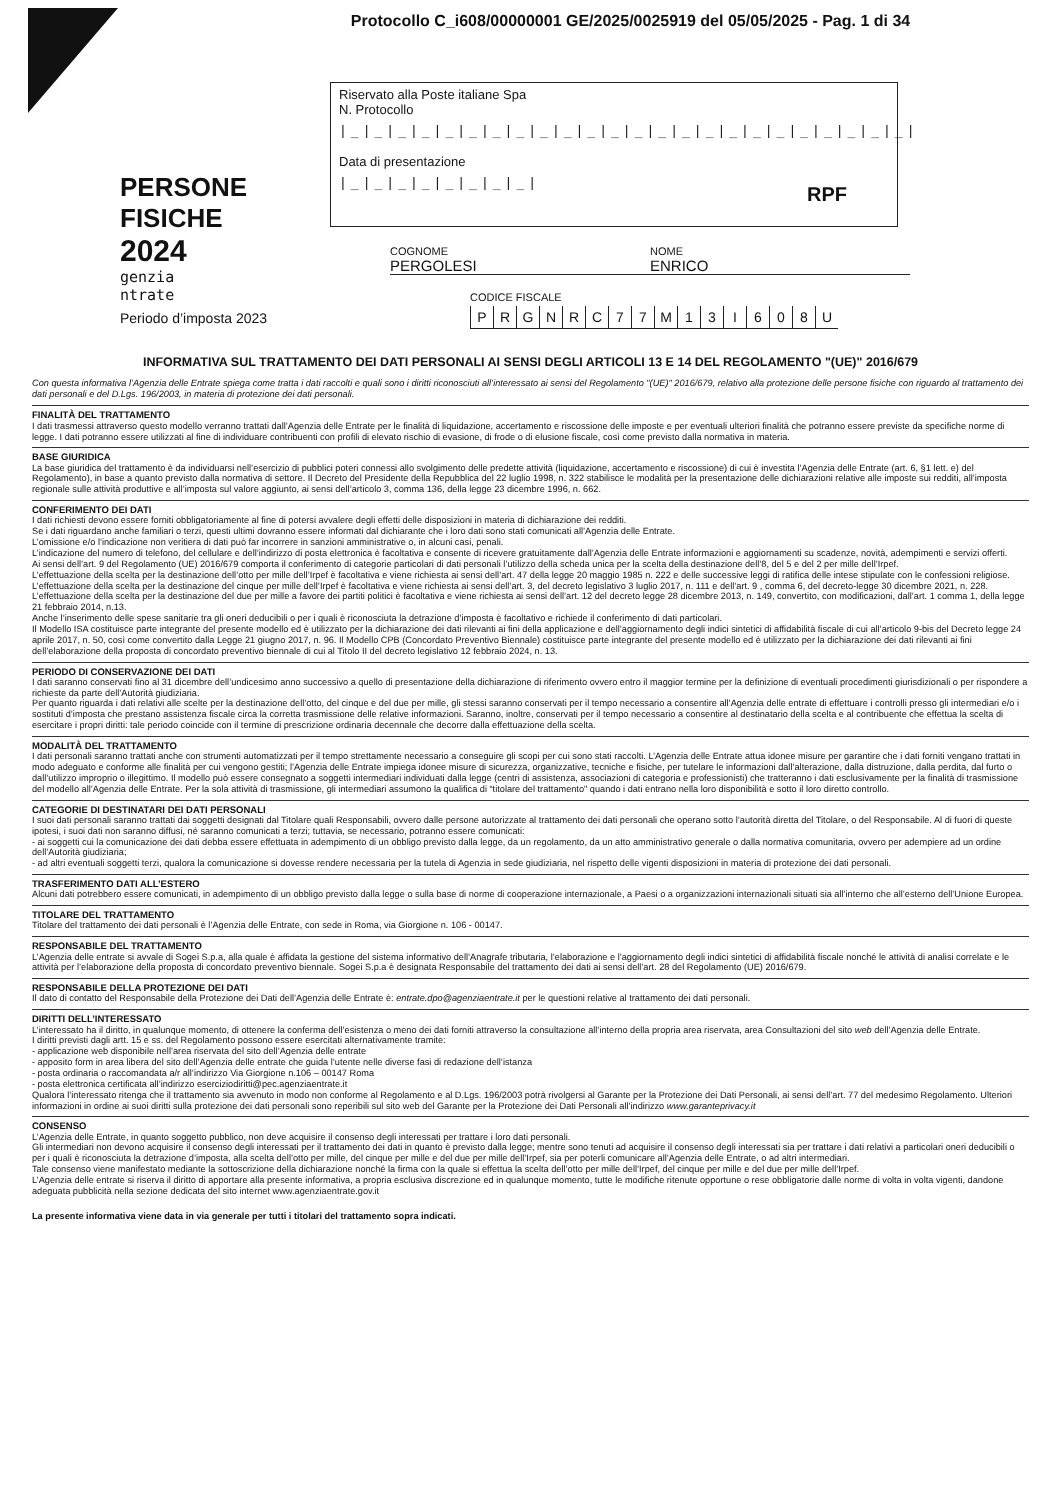Protocollo C_i608/00000001 GE/2025/0025919 del 05/05/2025 - Pag. 1 di 34
PERSONE FISICHE
2024
genzia
ntrate
Periodo d’imposta 2023
Riservato alla Poste italiane Spa
N. Protocollo
|_|_|_|_|_|_|_|_|_|_|_|_|_|_|_|_|_|_|_|_|_|_|_|_|
Data di presentazione
|_|_|_|_|_|_|_|_|
RPF
COGNOME
PERGOLESI
NOME
ENRICO
CODICE FISCALE
| P | R | G | N | R | C | 7 | 7 | M | 1 | 3 | I | 6 | 0 | 8 | U |
INFORMATIVA SUL TRATTAMENTO DEI DATI PERSONALI AI SENSI DEGLI ARTICOLI 13 E 14 DEL REGOLAMENTO "(UE)" 2016/679
Con questa informativa l’Agenzia delle Entrate spiega come tratta i dati raccolti e quali sono i diritti riconosciuti all’interessato ai sensi del Regolamento "(UE)" 2016/679, relativo alla protezione delle persone fisiche con riguardo al trattamento dei dati personali e del D.Lgs. 196/2003, in materia di protezione dei dati personali.
FINALITÀ DEL TRATTAMENTO
I dati trasmessi attraverso questo modello verranno trattati dall’Agenzia delle Entrate per le finalità di liquidazione, accertamento e riscossione delle imposte e per eventuali ulteriori finalità che potranno essere previste da specifiche norme di legge. I dati potranno essere utilizzati al fine di individuare contribuenti con profili di elevato rischio di evasione, di frode o di elusione fiscale, così come previsto dalla normativa in materia.
BASE GIURIDICA
La base giuridica del trattamento è da individuarsi nell’esercizio di pubblici poteri connessi allo svolgimento delle predette attività (liquidazione, accertamento e riscossione) di cui è investita l’Agenzia delle Entrate (art. 6, §1 lett. e) del Regolamento), in base a quanto previsto dalla normativa di settore. Il Decreto del Presidente della Repubblica del 22 luglio 1998, n. 322 stabilisce le modalità per la presentazione delle dichiarazioni relative alle imposte sui redditi, all’imposta regionale sulle attività produttive e all’imposta sul valore aggiunto, ai sensi dell’articolo 3, comma 136, della legge 23 dicembre 1996, n. 662.
CONFERIMENTO DEI DATI
I dati richiesti devono essere forniti obbligatoriamente al fine di potersi avvalere degli effetti delle disposizioni in materia di dichiarazione dei redditi.
Se i dati riguardano anche familiari o terzi, questi ultimi dovranno essere informati dal dichiarante che i loro dati sono stati comunicati all’Agenzia delle Entrate.
L’omissione e/o l’indicazione non veritiera di dati può far incorrere in sanzioni amministrative o, in alcuni casi, penali.
L’indicazione del numero di telefono, del cellulare e dell’indirizzo di posta elettronica è facoltativa e consente di ricevere gratuitamente dall’Agenzia delle Entrate informazioni e aggiornamenti su scadenze, novità, adempimenti e servizi offerti.
Ai sensi dell’art. 9 del Regolamento (UE) 2016/679 comporta il conferimento di categorie particolari di dati personali l’utilizzo della scheda unica per la scelta della destinazione dell’8, del 5 e del 2 per mille dell’Irpef.
L’effettuazione della scelta per la destinazione dell’otto per mille dell’Irpef è facoltativa e viene richiesta ai sensi dell’art. 47 della legge 20 maggio 1985 n. 222 e delle successive leggi di ratifica delle intese stipulate con le confessioni religiose.
L’effettuazione della scelta per la destinazione del cinque per mille dell’Irpef è facoltativa e viene richiesta ai sensi dell’art. 3, del decreto legislativo 3 luglio 2017, n. 111 e dell’art. 9 , comma 6, del decreto-legge 30 dicembre 2021, n. 228.
L’effettuazione della scelta per la destinazione del due per mille a favore dei partiti politici è facoltativa e viene richiesta ai sensi dell’art. 12 del decreto legge 28 dicembre 2013, n. 149, convertito, con modificazioni, dall’art. 1 comma 1, della legge 21 febbraio 2014, n.13.
Anche l’inserimento delle spese sanitarie tra gli oneri deducibili o per i quali è riconosciuta la detrazione d’imposta è facoltativo e richiede il conferimento di dati particolari.
Il Modello ISA costituisce parte integrante del presente modello ed è utilizzato per la dichiarazione dei dati rilevanti ai fini della applicazione e dell’aggiornamento degli indici sintetici di affidabilità fiscale di cui all’articolo 9-bis del Decreto legge 24 aprile 2017, n. 50, così come convertito dalla Legge 21 giugno 2017, n. 96. Il Modello CPB (Concordato Preventivo Biennale) costituisce parte integrante del presente modello ed è utilizzato per la dichiarazione dei dati rilevanti ai fini dell’elaborazione della proposta di concordato preventivo biennale di cui al Titolo II del decreto legislativo 12 febbraio 2024, n. 13.
PERIODO DI CONSERVAZIONE DEI DATI
I dati saranno conservati fino al 31 dicembre dell’undicesimo anno successivo a quello di presentazione della dichiarazione di riferimento ovvero entro il maggior termine per la definizione di eventuali procedimenti giurisdizionali o per rispondere a richieste da parte dell’Autorità giudiziaria.
Per quanto riguarda i dati relativi alle scelte per la destinazione dell’otto, del cinque e del due per mille, gli stessi saranno conservati per il tempo necessario a consentire all’Agenzia delle entrate di effettuare i controlli presso gli intermediari e/o i sostituti d’imposta che prestano assistenza fiscale circa la corretta trasmissione delle relative informazioni. Saranno, inoltre, conservati per il tempo necessario a consentire al destinatario della scelta e al contribuente che effettua la scelta di esercitare i propri diritti: tale periodo coincide con il termine di prescrizione ordinaria decennale che decorre dalla effettuazione della scelta.
MODALITÀ DEL TRATTAMENTO
I dati personali saranno trattati anche con strumenti automatizzati per il tempo strettamente necessario a conseguire gli scopi per cui sono stati raccolti. L’Agenzia delle Entrate attua idonee misure per garantire che i dati forniti vengano trattati in modo adeguato e conforme alle finalità per cui vengono gestiti; l’Agenzia delle Entrate impiega idonee misure di sicurezza, organizzative, tecniche e fisiche, per tutelare le informazioni dall’alterazione, dalla distruzione, dalla perdita, dal furto o dall’utilizzo improprio o illegittimo. Il modello può essere consegnato a soggetti intermediari individuati dalla legge (centri di assistenza, associazioni di categoria e professionisti) che tratteranno i dati esclusivamente per la finalità di trasmissione del modello all’Agenzia delle Entrate. Per la sola attività di trasmissione, gli intermediari assumono la qualifica di “titolare del trattamento" quando i dati entrano nella loro disponibilità e sotto il loro diretto controllo.
CATEGORIE DI DESTINATARI DEI DATI PERSONALI
I suoi dati personali saranno trattati dai soggetti designati dal Titolare quali Responsabili, ovvero dalle persone autorizzate al trattamento dei dati personali che operano sotto l’autorità diretta del Titolare, o del Responsabile. Al di fuori di queste ipotesi, i suoi dati non saranno diffusi, né saranno comunicati a terzi; tuttavia, se necessario, potranno essere comunicati:
- ai soggetti cui la comunicazione dei dati debba essere effettuata in adempimento di un obbligo previsto dalla legge, da un regolamento, da un atto amministrativo generale o dalla normativa comunitaria, ovvero per adempiere ad un ordine dell’Autorità giudiziaria;
- ad altri eventuali soggetti terzi, qualora la comunicazione si dovesse rendere necessaria per la tutela di Agenzia in sede giudiziaria, nel rispetto delle vigenti disposizioni in materia di protezione dei dati personali.
TRASFERIMENTO DATI ALL’ESTERO
Alcuni dati potrebbero essere comunicati, in adempimento di un obbligo previsto dalla legge o sulla base di norme di cooperazione internazionale, a Paesi o a organizzazioni internazionali situati sia all’interno che all’esterno dell’Unione Europea.
TITOLARE DEL TRATTAMENTO
Titolare del trattamento dei dati personali è l’Agenzia delle Entrate, con sede in Roma, via Giorgione n. 106 - 00147.
RESPONSABILE DEL TRATTAMENTO
L’Agenzia delle entrate si avvale di Sogei S.p.a, alla quale è affidata la gestione del sistema informativo dell’Anagrafe tributaria, l’elaborazione e l’aggiornamento degli indici sintetici di affidabilità fiscale nonché le attività di analisi correlate e le attività per l’elaborazione della proposta di concordato preventivo biennale. Sogei S.p.a è designata Responsabile del trattamento dei dati ai sensi dell’art. 28 del Regolamento (UE) 2016/679.
RESPONSABILE DELLA PROTEZIONE DEI DATI
Il dato di contatto del Responsabile della Protezione dei Dati dell’Agenzia delle Entrate è: entrate.dpo@agenziaentrate.it per le questioni relative al trattamento dei dati personali.
DIRITTI DELL’INTERESSATO
L’interessato ha il diritto, in qualunque momento, di ottenere la conferma dell’esistenza o meno dei dati forniti attraverso la consultazione all’interno della propria area riservata, area Consultazioni del sito web dell’Agenzia delle Entrate.
I diritti previsti dagli artt. 15 e ss. del Regolamento possono essere esercitati alternativamente tramite:
- applicazione web disponibile nell’area riservata del sito dell’Agenzia delle entrate
- apposito form in area libera del sito dell’Agenzia delle entrate che guida l’utente nelle diverse fasi di redazione dell’istanza
- posta ordinaria o raccomandata a/r all’indirizzo Via Giorgione n.106 – 00147 Roma
- posta elettronica certificata all’indirizzo eserciziodiritti@pec.agenziaentrate.it
Qualora l’interessato ritenga che il trattamento sia avvenuto in modo non conforme al Regolamento e al D.Lgs. 196/2003 potrà rivolgersi al Garante per la Protezione dei Dati Personali, ai sensi dell’art. 77 del medesimo Regolamento. Ulteriori informazioni in ordine ai suoi diritti sulla protezione dei dati personali sono reperibili sul sito web del Garante per la Protezione dei Dati Personali all’indirizzo www.garanteprivacy.it
CONSENSO
L’Agenzia delle Entrate, in quanto soggetto pubblico, non deve acquisire il consenso degli interessati per trattare i loro dati personali.
Gli intermediari non devono acquisire il consenso degli interessati per il trattamento dei dati in quanto è previsto dalla legge; mentre sono tenuti ad acquisire il consenso degli interessati sia per trattare i dati relativi a particolari oneri deducibili o per i quali è riconosciuta la detrazione d’imposta, alla scelta dell’otto per mille, del cinque per mille e del due per mille dell’Irpef, sia per poterli comunicare all’Agenzia delle Entrate, o ad altri intermediari.
Tale consenso viene manifestato mediante la sottoscrizione della dichiarazione nonché la firma con la quale si effettua la scelta dell’otto per mille dell’Irpef, del cinque per mille e del due per mille dell’Irpef.
L’Agenzia delle entrate si riserva il diritto di apportare alla presente informativa, a propria esclusiva discrezione ed in qualunque momento, tutte le modifiche ritenute opportune o rese obbligatorie dalle norme di volta in volta vigenti, dandone adeguata pubblicità nella sezione dedicata del sito internet www.agenziaentrate.gov.it
La presente informativa viene data in via generale per tutti i titolari del trattamento sopra indicati.